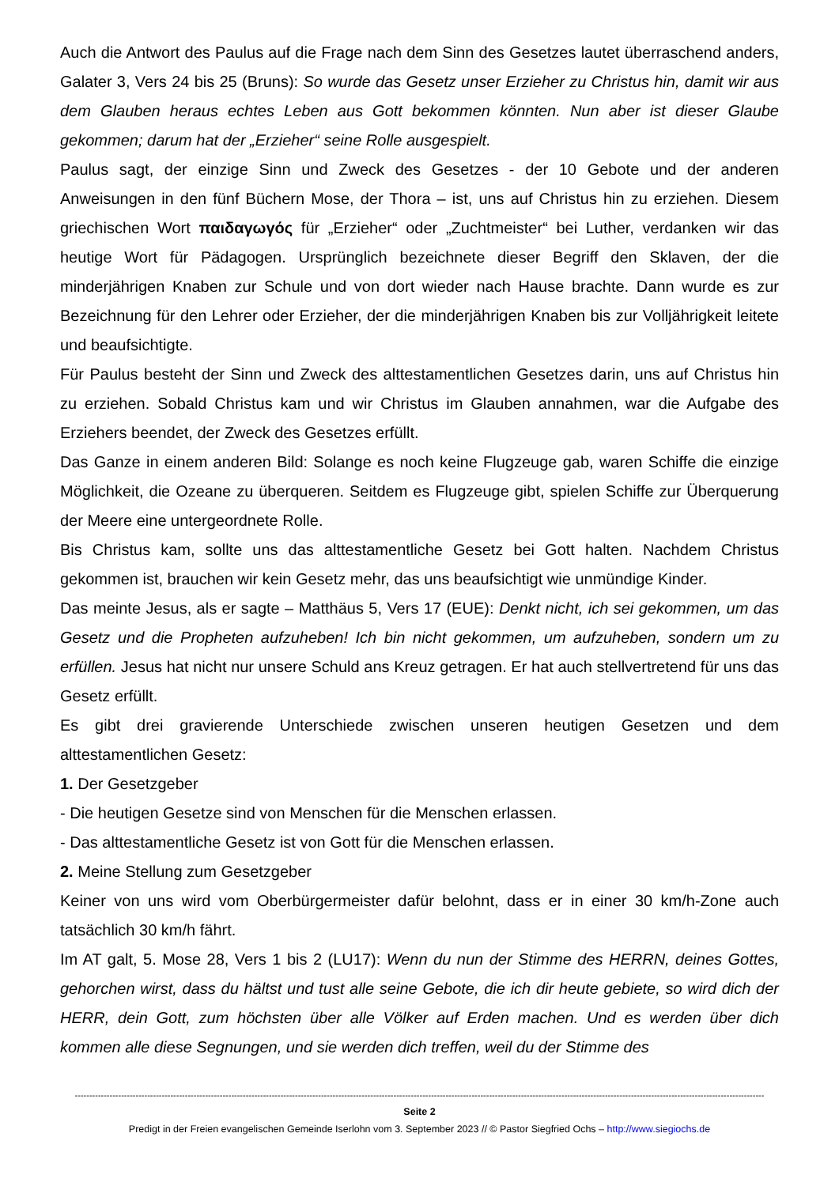Auch die Antwort des Paulus auf die Frage nach dem Sinn des Gesetzes lautet überraschend anders, Galater 3, Vers 24 bis 25 (Bruns): So wurde das Gesetz unser Erzieher zu Christus hin, damit wir aus dem Glauben heraus echtes Leben aus Gott bekommen könnten. Nun aber ist dieser Glaube gekommen; darum hat der „Erzieher“ seine Rolle ausgespielt.
Paulus sagt, der einzige Sinn und Zweck des Gesetzes - der 10 Gebote und der anderen Anweisungen in den fünf Büchern Mose, der Thora – ist, uns auf Christus hin zu erziehen. Diesem griechischen Wort παιδαγωγός für „Erzieher“ oder „Zuchtmeister“ bei Luther, verdanken wir das heutige Wort für Pädagogen. Ursprünglich bezeichnete dieser Begriff den Sklaven, der die minderjährigen Knaben zur Schule und von dort wieder nach Hause brachte. Dann wurde es zur Bezeichnung für den Lehrer oder Erzieher, der die minderjährigen Knaben bis zur Volljährigkeit leitete und beaufsichtigte.
Für Paulus besteht der Sinn und Zweck des alttestamentlichen Gesetzes darin, uns auf Christus hin zu erziehen. Sobald Christus kam und wir Christus im Glauben annahmen, war die Aufgabe des Erziehers beendet, der Zweck des Gesetzes erfüllt.
Das Ganze in einem anderen Bild: Solange es noch keine Flugzeuge gab, waren Schiffe die einzige Möglichkeit, die Ozeane zu überqueren. Seitdem es Flugzeuge gibt, spielen Schiffe zur Überquerung der Meere eine untergeordnete Rolle.
Bis Christus kam, sollte uns das alttestamentliche Gesetz bei Gott halten. Nachdem Christus gekommen ist, brauchen wir kein Gesetz mehr, das uns beaufsichtigt wie unmündige Kinder.
Das meinte Jesus, als er sagte – Matthäus 5, Vers 17 (EUE): Denkt nicht, ich sei gekommen, um das Gesetz und die Propheten aufzuheben! Ich bin nicht gekommen, um aufzuheben, sondern um zu erfüllen. Jesus hat nicht nur unsere Schuld ans Kreuz getragen. Er hat auch stellvertretend für uns das Gesetz erfüllt.
Es gibt drei gravierende Unterschiede zwischen unseren heutigen Gesetzen und dem alttestamentlichen Gesetz:
1. Der Gesetzgeber
- Die heutigen Gesetze sind von Menschen für die Menschen erlassen.
- Das alttestamentliche Gesetz ist von Gott für die Menschen erlassen.
2. Meine Stellung zum Gesetzgeber
Keiner von uns wird vom Oberbürgermeister dafür belohnt, dass er in einer 30 km/h-Zone auch tatsächlich 30 km/h fährt.
Im AT galt, 5. Mose 28, Vers 1 bis 2 (LU17): Wenn du nun der Stimme des HERRN, deines Gottes, gehorchen wirst, dass du hältst und tust alle seine Gebote, die ich dir heute gebiete, so wird dich der HERR, dein Gott, zum höchsten über alle Völker auf Erden machen. Und es werden über dich kommen alle diese Segnungen, und sie werden dich treffen, weil du der Stimme des
----------------------------------------------------------------------------------------------------------------------------------------------------------------------------------------------------------------------------------------------
Seite 2
Predigt in der Freien evangelischen Gemeinde Iserlohn vom 3. September 2023 // © Pastor Siegfried Ochs – http://www.siegiochs.de